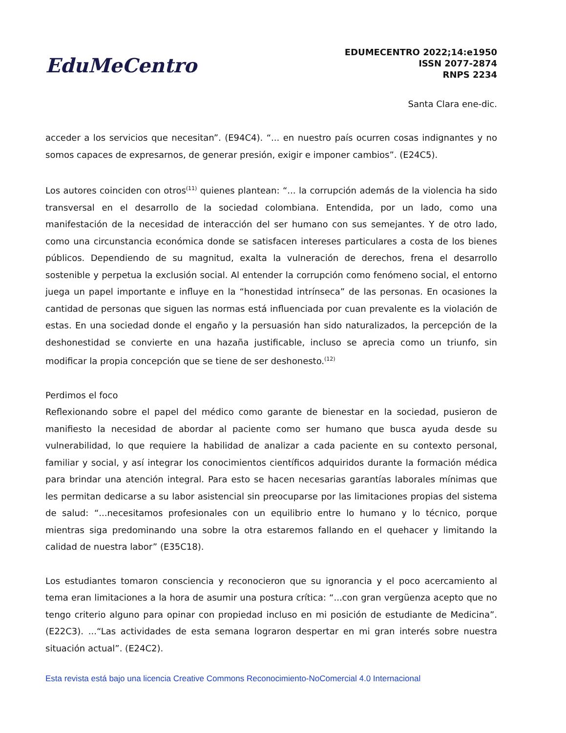EduMeCentro
EDUMECENTRO 2022;14:e1950
ISSN 2077-2874
RNPS 2234
Santa Clara ene-dic.
acceder a los servicios que necesitan”. (E94C4). “... en nuestro país ocurren cosas indignantes y no somos capaces de expresarnos, de generar presión, exigir e imponer cambios”. (E24C5).
Los autores coinciden con otros<sup>(11)</sup> quienes plantean: “... la corrupción además de la violencia ha sido transversal en el desarrollo de la sociedad colombiana. Entendida, por un lado, como una manifestación de la necesidad de interacción del ser humano con sus semejantes. Y de otro lado, como una circunstancia económica donde se satisfacen intereses particulares a costa de los bienes públicos. Dependiendo de su magnitud, exalta la vulneración de derechos, frena el desarrollo sostenible y perpetua la exclusión social. Al entender la corrupción como fenómeno social, el entorno juega un papel importante e influye en la “honestidad intrínseca” de las personas. En ocasiones la cantidad de personas que siguen las normas está influenciada por cuan prevalente es la violación de estas. En una sociedad donde el engaño y la persuasión han sido naturalizados, la percepción de la deshonestidad se convierte en una hazaña justificable, incluso se aprecia como un triunfo, sin modificar la propia concepción que se tiene de ser deshonesto.<sup>(12)</sup>
Perdimos el foco
Reflexionando sobre el papel del médico como garante de bienestar en la sociedad, pusieron de manifiesto la necesidad de abordar al paciente como ser humano que busca ayuda desde su vulnerabilidad, lo que requiere la habilidad de analizar a cada paciente en su contexto personal, familiar y social, y así integrar los conocimientos científicos adquiridos durante la formación médica para brindar una atención integral. Para esto se hacen necesarias garantías laborales mínimas que les permitan dedicarse a su labor asistencial sin preocuparse por las limitaciones propias del sistema de salud: “...necesitamos profesionales con un equilibrio entre lo humano y lo técnico, porque mientras siga predominando una sobre la otra estaremos fallando en el quehacer y limitando la calidad de nuestra labor” (E35C18).
Los estudiantes tomaron consciencia y reconocieron que su ignorancia y el poco acercamiento al tema eran limitaciones a la hora de asumir una postura crítica: “...con gran vergüenza acepto que no tengo criterio alguno para opinar con propiedad incluso en mi posición de estudiante de Medicina”. (E22C3). ...“Las actividades de esta semana lograron despertar en mi gran interés sobre nuestra situación actual”. (E24C2).
Esta revista está bajo una licencia Creative Commons Reconocimiento-NoComercial 4.0 Internacional